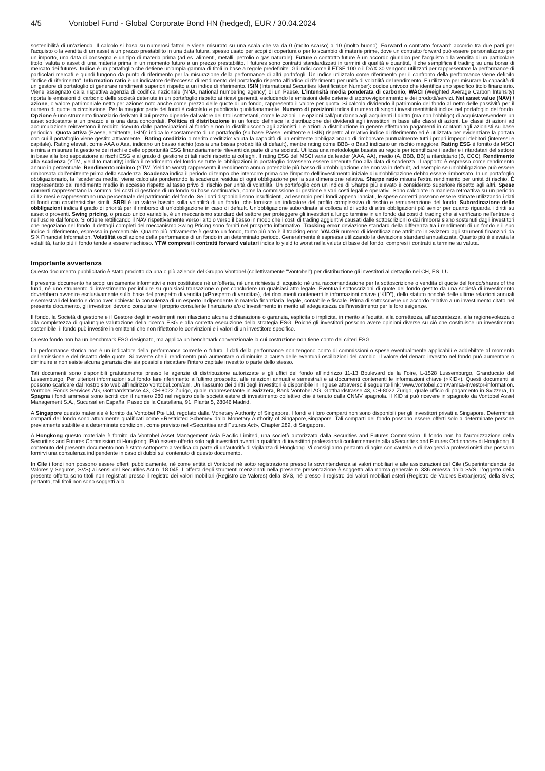4/5 Vontobel Fund - Global Corporate Bond HN (hedged), EUR / 30.04.2024
sostenibilità di un'azienda. Il calcolo si basa su numerosi fattori e viene misurato su una scala che va da 0 (molto scarso) a 10 (molto buono). Forward o contratto forward: accordo tra due parti per l'acquisto o la vendita di un asset a un prezzo prestabilito in una data futura, spesso usato per scopi di copertura o per lo scambio di materie prime, dove un contratto forward può essere personalizzato per un importo, una data di consegna e un tipo di materia prima (ad es. alimenti, metalli, petrolio o gas naturale). Future o contratto future è un accordo giuridico per l'acquisto o la vendita di un particolare titolo, valuta o asset di una materia prima in un momento futuro a un prezzo prestabilito. I futures sono contratti standardizzati in termini di qualità e quantità, il che semplifica il trading su una borsa di mercato dei futures. Indice è un portafoglio che detiene un'ampia gamma di titoli in base a regole predefinite. Gli indici come il FTSE 100 o il DAX 30 vengono utilizzati per rappresentare la performance di particolari mercati e quindi fungono da punto di riferimento per la misurazione della performance di altri portafogli. Un indice utilizzato come riferimento per il confronto della performance viene definito "indice di riferimento". Information ratio è un indicatore dell'eccesso di rendimento del portafoglio rispetto all'indice di riferimento per unità di volatilità del rendimento. È utilizzato per misurare la capacità di un gestore di portafoglio di generare rendimenti superiori rispetto a un indice di riferimento. ISIN (International Securities Identification Number): codice univoco che identifica uno specifico titolo finanziario. Viene assegnato dalla rispettiva agenzia di codifica nazionale (NNA, national numbering agency) di un Paese. L'intensità media ponderata di carbonio, WACI (Weighted Average Carbon Intensity) riporta le emissioni di carbonio delle società detenute in un portafoglio rispetto ai ricavi generati, escludendo le emissioni delle catene di approvvigionamento e dei prodotti/servizi. Net asset value (NAV) / azione, o valore patrimoniale netto per azione: noto anche come prezzo delle quote di un fondo, rappresenta il valore per quota. Si calcola dividendo il patrimonio del fondo al netto delle passività per il numero di quote in circolazione. Per la maggior parte dei fondi è calcolato e pubblicato quotidianamente. Numero di posizioni indica il numero di singoli investimenti/titoli inclusi nel portafoglio del fondo. Opzione è uno strumento finanziario derivato il cui prezzo dipende dal valore dei titoli sottostanti, come le azioni. Le opzioni call/put danno agli acquirenti il diritto (ma non l'obbligo) di acquistare/vendere un asset sottostante a un prezzo e a una data concordati. Politica di distribuzione in un fondo definisce la distribuzione dei dividendi agli investitori in base alle classi di azioni. Le classi di azioni ad accumulazione reinvestono il reddito ricevuto dalle partecipazioni al fondo e non lo distribuiscono agli azionisti. Le azioni a distribuzione in genere effettuano pagamenti in contanti agli azionisti su base periodica. Quota attiva (Paese, emittente, ISIN): indica lo scostamento di un portafoglio (su base Paese, emittente e ISIN) rispetto al relativo indice di riferimento ed è utilizzata per evidenziare la portata con cui il portafoglio viene gestito attivamente.. Rating creditizio o merito creditizio: valuta la capacità di un emittente obbligazionario di rimborsare puntualmente tutti i propri impegni debitori (interessi e capitale). Rating elevati, come AAA o Aaa, indicano un basso rischio (ossia una bassa probabilità di default), mentre rating come BBB- o Baa3 indicano un rischio maggiore. Rating ESG è fornito da MSCI e mira a misurare la gestione dei rischi e delle opportunità ESG finanziariamente rilevanti da parte di una società. Utilizza una metodologia basata su regole per identificare i leader e i ritardatari del settore in base alla loro esposizione ai rischi ESG e al grado di gestione di tali rischi rispetto ai colleghi. Il rating ESG dell'MSCI varia da leader (AAA, AA), medio (A, BBB, BB) a ritardatario (B, CCC). Rendimento alla scadenza (YTM, yield to maturity) indica il rendimento del fondo se tutte le obbligazioni in portafoglio dovessero essere detenute fino alla data di scadenza. Il rapporto è espresso come rendimento annuo in percentuale. Rendimento minimo (YTW, Yield to worst) rappresenta il rendimento annuo potenziale più basso di un'obbligazione che non va in default, ad esempio se un'obbligazione può essere rimborsata dall'emittente prima della scadenza. Scadenza indica il periodo di tempo che intercorre prima che l'importo dell'investimento iniziale di un'obbligazione debba essere rimborsato. In un portafoglio obbligazionario, la "scadenza media" viene calcolata ponderando la scadenza residua di ogni obbligazione per la sua dimensione relativa. Sharpe ratio misura l'extra rendimento per unità di rischio. È rappresentato dal rendimento medio in eccesso rispetto al tasso privo di rischio per unità di volatilità. Un portafoglio con un indice di Sharpe più elevato è considerato superiore rispetto agli altri. Spese correnti rappresentano la somma dei costi di gestione di un fondo su base continuativa, come la commissione di gestione e vari costi legali e operativi. Sono calcolate in maniera retroattiva su un periodo di 12 mesi e rappresentano una percentuale del patrimonio del fondo. Se i dati disponibili sono insufficienti, ad esempio per i fondi appena lanciati, le spese correnti possono essere stimate utilizzando i dati di fondi con caratteristiche simili. SRRI è un valore basato sulla volatilità di un fondo, che fornisce un indicatore del profilo complessivo di rischio e remunerazione del fondo. Subordinazione delle obbligazioni indica il grado di priorità per il rimborso di un'obbligazione in caso di default. Un'obbligazione subordinata si colloca al di sotto di altre obbligazioni più senior per quanto riguarda i diritti su asset o proventi. Swing pricing, o prezzo unico variabile, è un meccanismo standard del settore per proteggere gli investitori a lungo termine in un fondo dai costi di trading che si verificano nell'entrare o nell'uscire dal fondo. Si ottiene rettificando il NAV rispettivamente verso l'alto o verso il basso in modo che i costi di trading aggiuntivi causati dalle sottoscrizioni o dai rimborsi siano sostenuti dagli investitori che negoziano nel fondo. I dettagli completi del meccanismo Swing Pricing sono forniti nel prospetto informativo. Tracking error deviazione standard della differenza tra i rendimenti di un fondo e il suo indice di riferimento, espressa in percentuale. Quanto più attivamente è gestito un fondo, tanto più alto è il tracking error. VALOR numero di identificazione attributo in Svizzera agli strumenti finanziari da SIX Financial Information. Volatilità oscillazione della performance di un fondo in un determinato periodo. Generalmente è espressa utilizzando la deviazione standard annualizzata. Quanto più è elevata la volatilità, tanto più il fondo tende a essere rischioso. YTW compresi i contratti forward valutari indica lo yield to worst nella valuta di base del fondo, compresi i contratti a termine su valuta.
Importante avvertenza
Questo documento pubblicitario è stato prodotto da una o più aziende del Gruppo Vontobel (collettivamente "Vontobel") per distribuzione gli investitori al dettaglio nei CH, ES, LU.
Il presente documento ha scopi unicamente informativi e non costituisce né un’offerta, né una richiesta di acquisto né una raccomandazione per la sottoscrizione o vendita di quote del fondo/shares of the fund, né uno strumento di investimento per influire su qualsiasi transazione o per concludere un qualsiasi atto legale. Eventuali sottoscrizioni di quote del fondo gestito da una società di investimento dovrebbero avvenire esclusivamente sulla base del prospetto di vendita («Prospetto di vendita»), dei documenti contenenti le informazioni chiave (“KID”), dello statuto nonché delle ultime relazioni annuali e semestrali del fondo e dopo aver richiesto la consulenza di un esperto indipendente in materia finanziaria, legale, contabile e fiscale. Prima di sottoscrivere un accordo relativo a un investimento citato nel presente documento, gli investitori devono consultare il proprio consulente finanziario e/o d’investimento in merito all’adeguatezza dell’investimento per le loro esigenze.
Il fondo, la Società di gestione e il Gestore degli investimenti non rilasciano alcuna dichiarazione o garanzia, esplicita o implicita, in merito all’equità, alla correttezza, all’accuratezza, alla ragionevolezza o alla completezza di qualunque valutazione della ricerca ESG e alla corretta esecuzione della strategia ESG. Poiché gli investitori possono avere opinioni diverse su ciò che costituisce un investimento sostenibile, il fondo può investire in emittenti che non riflettono le convinzioni e i valori di un investitore specifico.
Questo fondo non ha un benchmark ESG designato, ma applica un benchmark convenzionale la cui costruzione non tiene conto dei criteri ESG.
La performance storica non è un indicatore della performance corrente o futura. I dati della performance non tengono conto di commissioni o spese eventualmente applicabili e addebitate al momento dell’emissione e del riscatto delle quote. Si avverte che il rendimento può aumentare o diminuire a causa delle eventuali oscillazioni del cambio. Il valore del denaro investito nel fondo può aumentare o diminuire e non esiste alcuna garanzia che sia possibile riscattare l’intero capitale investito o parte dello stesso.
Tali documenti sono disponibili gratuitamente presso le agenzie di distribuzione autorizzate e gli uffici del fondo all’indirizzo 11-13 Boulevard de la Foire, L-1528 Lussemburgo, Granducato del Lussemburgo, Per ulteriori informazioni sul fondo fare riferimento all’ultimo prospetto, alle relazioni annuali e semestrali e ai documenti contenenti le informazioni chiave («KID»). Questi documenti si possono scaricare dal nostro sito web all’indirizzo vontobel.com/am. Un riassunto dei diritti degli investitori è disponibile in inglese attraverso il seguente link: www.vontobel.com/vamsa-investor-information. Vontobel Fonds Services AG, Gotthardstrasse 43, CH-8022 Zurigo, quale rappresentante in Svizzera, Bank Vontobel AG, Gotthardstrasse 43, CH-8022 Zurigo, quale ufficio di pagamento in Svizzera, In Spagna i fondi ammessi sono iscritti con il numero 280 nel registro delle società estere di investimento collettivo che è tenuto dalla CNMV spagnola. Il KID si può ricevere in spagnolo da Vontobel Asset Management S.A., Sucursal en España, Paseo de la Castellana, 91, Planta 5, 28046 Madrid.
A Singapore questo materiale è fornito da Vontobel Pte Ltd, regolato dalla Monetary Authority of Singapore. I fondi e i loro comparti non sono disponibili per gli investitori privati a Singapore. Determinati comparti del fondo sono attualmente qualificati come «Restricted Scheme» dalla Monetary Authority of Singapore,Singapore. Tali comparti del fondo possono essere offerti solo a determinate persone previamente stabilite e a determinate condizioni, come previsto nel «Securities and Futures Act», Chapter 289, di Singapore.
A Hongkong questo materiale è fornito da Vontobel Asset Management Asia Pacific Limited, una società autorizzata dalla Securities and Futures Commission. Il fondo non ha l’autorizzazione della Securities and Futures Commission di Hongkong. Può essere offerto solo agli investitori aventi la qualifica di investitori professionali conformemente alla «Securities and Futures Ordinance» di Hongkong. Il contenuto del presente documento non è stato sottoposto a verifica da parte di un’autorità di vigilanza di Hongkong. Vi consigliamo pertanto di agire con cautela e di rivolgervi a professionisti che possano fornirvi una consulenza indipendente in caso di dubbi sul contenuto di questo documento.
In Cile i fondi non possono essere offerti pubblicamente, né come entità di Vontobel né sotto registrazione presso la sovrintendenza ai valori mobiliari e alle assicurazioni del Cile (Superintendencia de Valores y Seguros, SVS) ai sensi del Securities Act n. 18.045. L’offerta degli strumenti menzionati nella presente presentazione è soggetta alla norma generale n. 336 emessa dalla SVS. L’oggetto della presente offerta sono titoli non registrati presso il registro dei valori mobiliari (Registro de Valores) della SVS, né presso il registro dei valori mobiliari esteri (Registro de Valores Extranjeros) della SVS; pertanto, tali titoli non sono soggetti alla